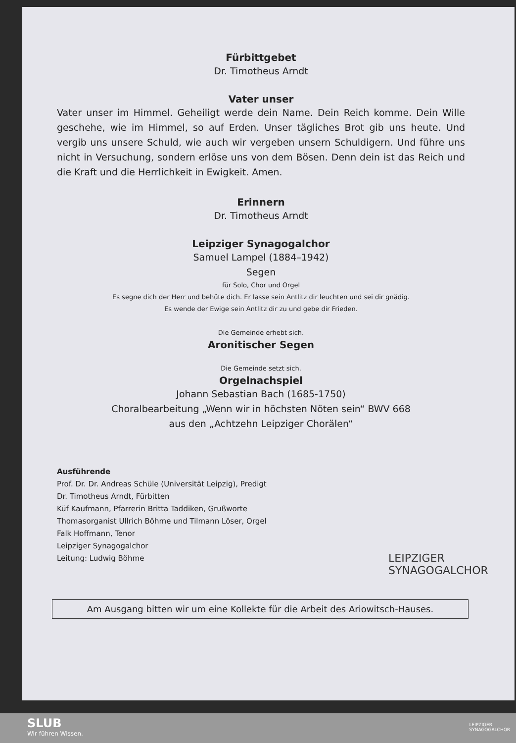Fürbittgebet
Dr. Timotheus Arndt
Vater unser
Vater unser im Himmel. Geheiligt werde dein Name. Dein Reich komme. Dein Wille geschehe, wie im Himmel, so auf Erden. Unser tägliches Brot gib uns heute. Und vergib uns unsere Schuld, wie auch wir vergeben unsern Schuldigern. Und führe uns nicht in Versuchung, sondern erlöse uns von dem Bösen. Denn dein ist das Reich und die Kraft und die Herrlichkeit in Ewigkeit. Amen.
Erinnern
Dr. Timotheus Arndt
Leipziger Synagogalchor
Samuel Lampel (1884–1942)
Segen
für Solo, Chor und Orgel
Es segne dich der Herr und behüte dich. Er lasse sein Antlitz dir leuchten und sei dir gnädig.
Es wende der Ewige sein Antlitz dir zu und gebe dir Frieden.
Die Gemeinde erhebt sich.
Aronitischer Segen
Die Gemeinde setzt sich.
Orgelnachspiel
Johann Sebastian Bach (1685-1750)
Choralbearbeitung „Wenn wir in höchsten Nöten sein“ BWV 668
aus den „Achtzehn Leipziger Chorälen“
Ausführende
Prof. Dr. Dr. Andreas Schüle (Universität Leipzig), Predigt
Dr. Timotheus Arndt, Fürbitten
Küf Kaufmann, Pfarrerin Britta Taddiken, Grußworte
Thomasorganist Ullrich Böhme und Tilmann Löser, Orgel
Falk Hoffmann, Tenor
Leipziger Synagogalchor
Leitung: Ludwig Böhme
Am Ausgang bitten wir um eine Kollekte für die Arbeit des Ariowitsch-Hauses.
LEIPZIGER
SYNAGOGALCHOR
SLUB
Wir führen Wissen.
LEIPZIGER
SYNAGOGALCHOR